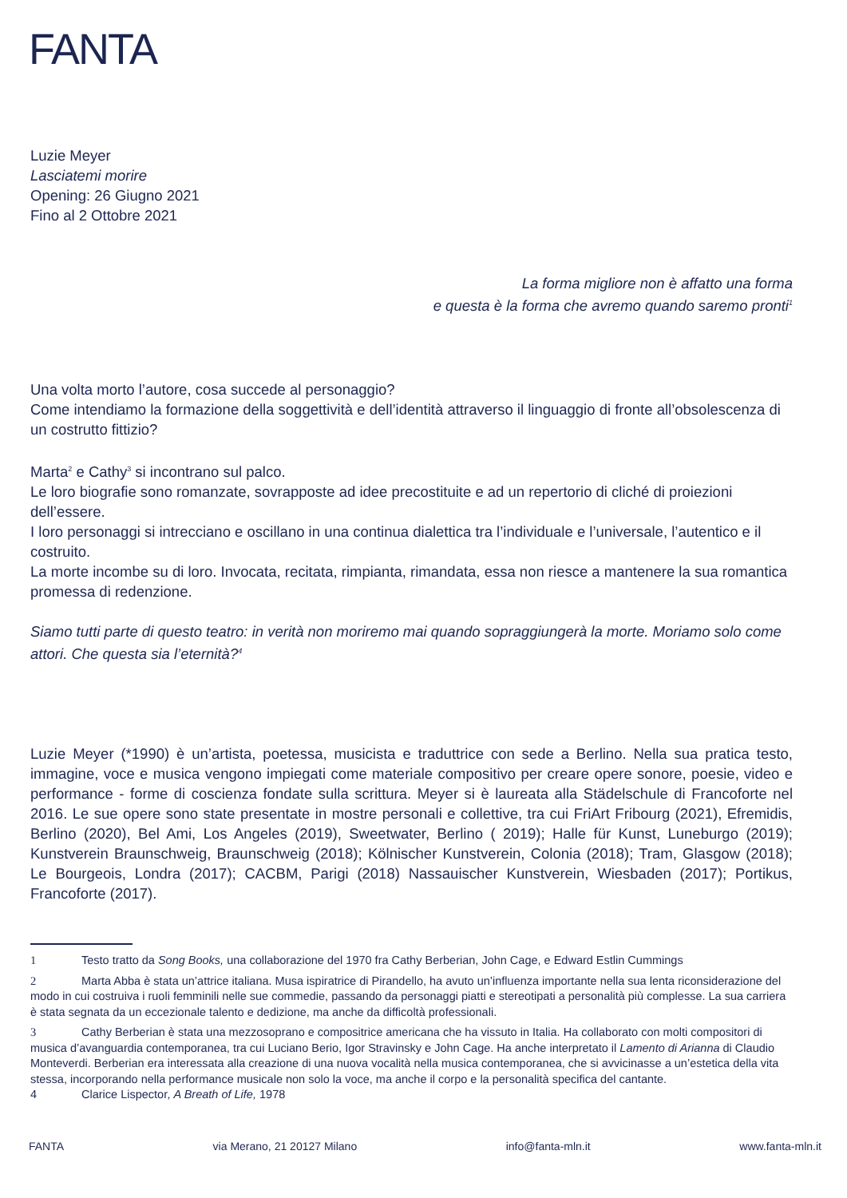FANTA
Luzie Meyer
Lasciatemi morire
Opening: 26 Giugno 2021
Fino al 2 Ottobre 2021
La forma migliore non è affatto una forma
e questa è la forma che avremo quando saremo pronti<sup>1</sup>
Una volta morto l’autore, cosa succede al personaggio?
Come intendiamo la formazione della soggettività e dell’identità attraverso il linguaggio di fronte all’obsolescenza di un costrutto fittizio?
Marta<sup>2</sup> e Cathy<sup>3</sup> si incontrano sul palco.
Le loro biografie sono romanzate, sovrapposte ad idee precostituite e ad un repertorio di cliché di proiezioni dell’essere.
I loro personaggi si intrecciano e oscillano in una continua dialettica tra l’individuale e l’universale, l’autentico e il costruito.
La morte incombe su di loro. Invocata, recitata, rimpianta, rimandata, essa non riesce a mantenere la sua romantica promessa di redenzione.
Siamo tutti parte di questo teatro: in verità non moriremo mai quando sopraggiungerà la morte. Moriamo solo come attori. Che questa sia l’eternità?<sup>4</sup>
Luzie Meyer (*1990) è un’artista, poetessa, musicista e traduttrice con sede a Berlino. Nella sua pratica testo, immagine, voce e musica vengono impiegati come materiale compositivo per creare opere sonore, poesie, video e performance - forme di coscienza fondate sulla scrittura. Meyer si è laureata alla Städelschule di Francoforte nel 2016. Le sue opere sono state presentate in mostre personali e collettive, tra cui FriArt Fribourg (2021), Efremidis, Berlino (2020), Bel Ami, Los Angeles (2019), Sweetwater, Berlino ( 2019); Halle für Kunst, Luneburgo (2019); Kunstverein Braunschweig, Braunschweig (2018); Kölnischer Kunstverein, Colonia (2018); Tram, Glasgow (2018); Le Bourgeois, Londra (2017); CACBM, Parigi (2018) Nassauischer Kunstverein, Wiesbaden (2017); Portikus, Francoforte (2017).
1 Testo tratto da Song Books, una collaborazione del 1970 fra Cathy Berberian, John Cage, e Edward Estlin Cummings
2 Marta Abba è stata un’attrice italiana. Musa ispiratrice di Pirandello, ha avuto un’influenza importante nella sua lenta riconsiderazione del modo in cui costruiva i ruoli femminili nelle sue commedie, passando da personaggi piatti e stereotipati a personalità più complesse. La sua carriera è stata segnata da un eccezionale talento e dedizione, ma anche da difficoltà professionali.
3 Cathy Berberian è stata una mezzosoprano e compositrice americana che ha vissuto in Italia. Ha collaborato con molti compositori di musica d’avanguardia contemporanea, tra cui Luciano Berio, Igor Stravinsky e John Cage. Ha anche interpretato il Lamento di Arianna di Claudio Monteverdi. Berberian era interessata alla creazione di una nuova vocalità nella musica contemporanea, che si avvicinasse a un’estetica della vita stessa, incorporando nella performance musicale non solo la voce, ma anche il corpo e la personalità specifica del cantante.
4 Clarice Lispector, A Breath of Life, 1978
FANTA via Merano, 21 20127 Milano info@fanta-mln.it www.fanta-mln.it